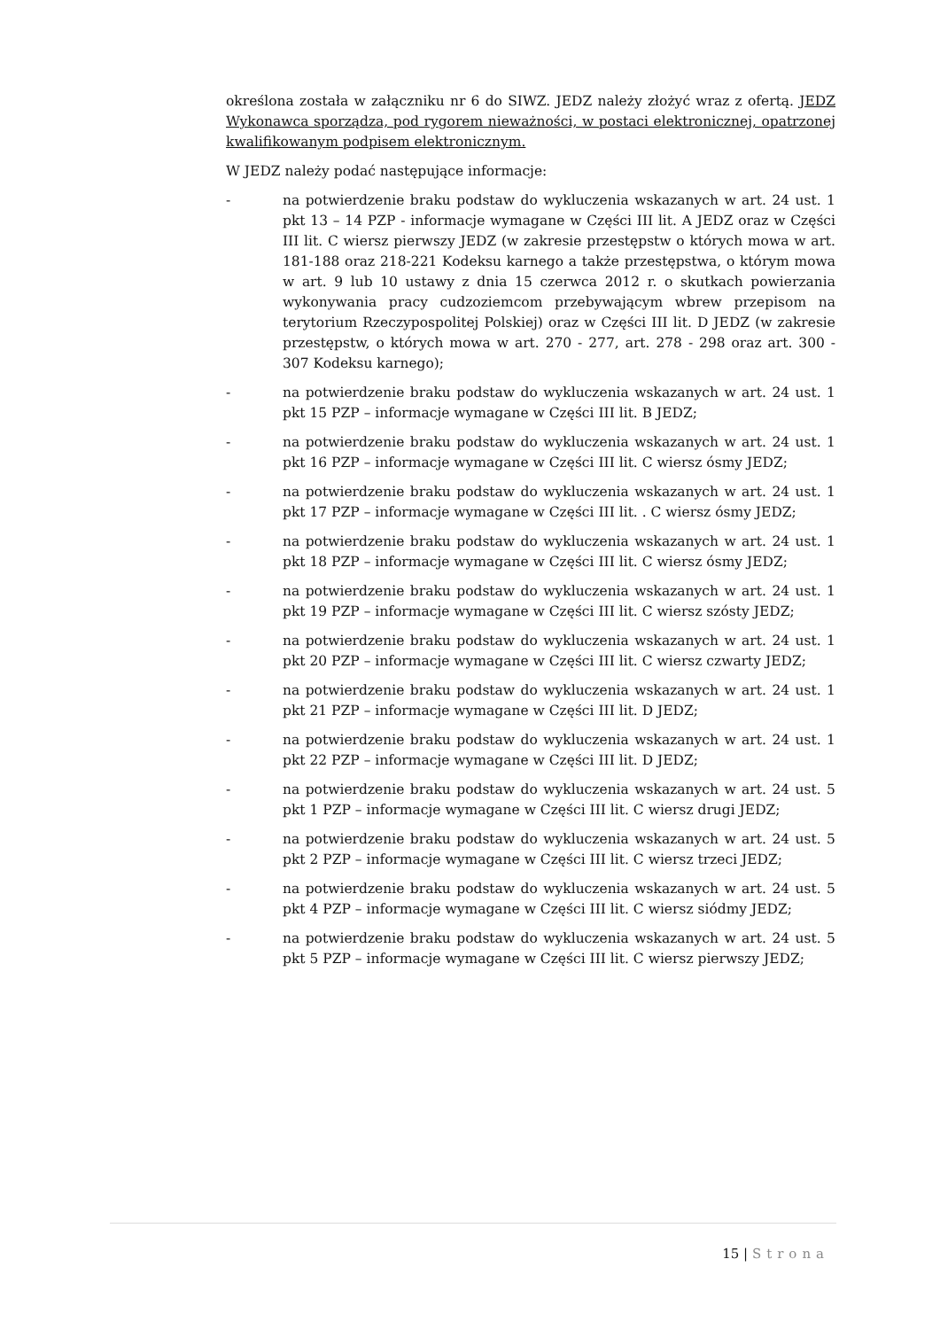określona została w załączniku nr 6 do SIWZ. JEDZ należy złożyć wraz z ofertą. JEDZ Wykonawca sporządza, pod rygorem nieważności, w postaci elektronicznej, opatrzonej kwalifikowanym podpisem elektronicznym.
W JEDZ należy podać następujące informacje:
- na potwierdzenie braku podstaw do wykluczenia wskazanych w art. 24 ust. 1 pkt 13 – 14 PZP - informacje wymagane w Części III lit. A JEDZ oraz w Części III lit. C wiersz pierwszy JEDZ (w zakresie przestępstw o których mowa w art. 181-188 oraz 218-221 Kodeksu karnego a także przestępstwa, o którym mowa w art. 9 lub 10 ustawy z dnia 15 czerwca 2012 r. o skutkach powierzania wykonywania pracy cudzoziemcom przebywającym wbrew przepisom na terytorium Rzeczypospolitej Polskiej) oraz w Części III lit. D JEDZ (w zakresie przestępstw, o których mowa w art. 270 - 277, art. 278 - 298 oraz art. 300 - 307 Kodeksu karnego);
- na potwierdzenie braku podstaw do wykluczenia wskazanych w art. 24 ust. 1 pkt 15 PZP – informacje wymagane w Części III lit. B JEDZ;
- na potwierdzenie braku podstaw do wykluczenia wskazanych w art. 24 ust. 1 pkt 16 PZP – informacje wymagane w Części III lit. C wiersz ósmy JEDZ;
- na potwierdzenie braku podstaw do wykluczenia wskazanych w art. 24 ust. 1 pkt 17 PZP – informacje wymagane w Części III lit. . C wiersz ósmy JEDZ;
- na potwierdzenie braku podstaw do wykluczenia wskazanych w art. 24 ust. 1 pkt 18 PZP – informacje wymagane w Części III lit. C wiersz ósmy JEDZ;
- na potwierdzenie braku podstaw do wykluczenia wskazanych w art. 24 ust. 1 pkt 19 PZP – informacje wymagane w Części III lit. C wiersz szósty JEDZ;
- na potwierdzenie braku podstaw do wykluczenia wskazanych w art. 24 ust. 1 pkt 20 PZP – informacje wymagane w Części III lit. C wiersz czwarty JEDZ;
- na potwierdzenie braku podstaw do wykluczenia wskazanych w art. 24 ust. 1 pkt 21 PZP – informacje wymagane w Części III lit. D JEDZ;
- na potwierdzenie braku podstaw do wykluczenia wskazanych w art. 24 ust. 1 pkt 22 PZP – informacje wymagane w Części III lit. D JEDZ;
- na potwierdzenie braku podstaw do wykluczenia wskazanych w art. 24 ust. 5 pkt 1 PZP – informacje wymagane w Części III lit. C wiersz drugi JEDZ;
- na potwierdzenie braku podstaw do wykluczenia wskazanych w art. 24 ust. 5 pkt 2 PZP – informacje wymagane w Części III lit. C wiersz trzeci JEDZ;
- na potwierdzenie braku podstaw do wykluczenia wskazanych w art. 24 ust. 5 pkt 4 PZP – informacje wymagane w Części III lit. C wiersz siódmy JEDZ;
- na potwierdzenie braku podstaw do wykluczenia wskazanych w art. 24 ust. 5 pkt 5 PZP – informacje wymagane w Części III lit. C wiersz pierwszy JEDZ;
15 | Strona